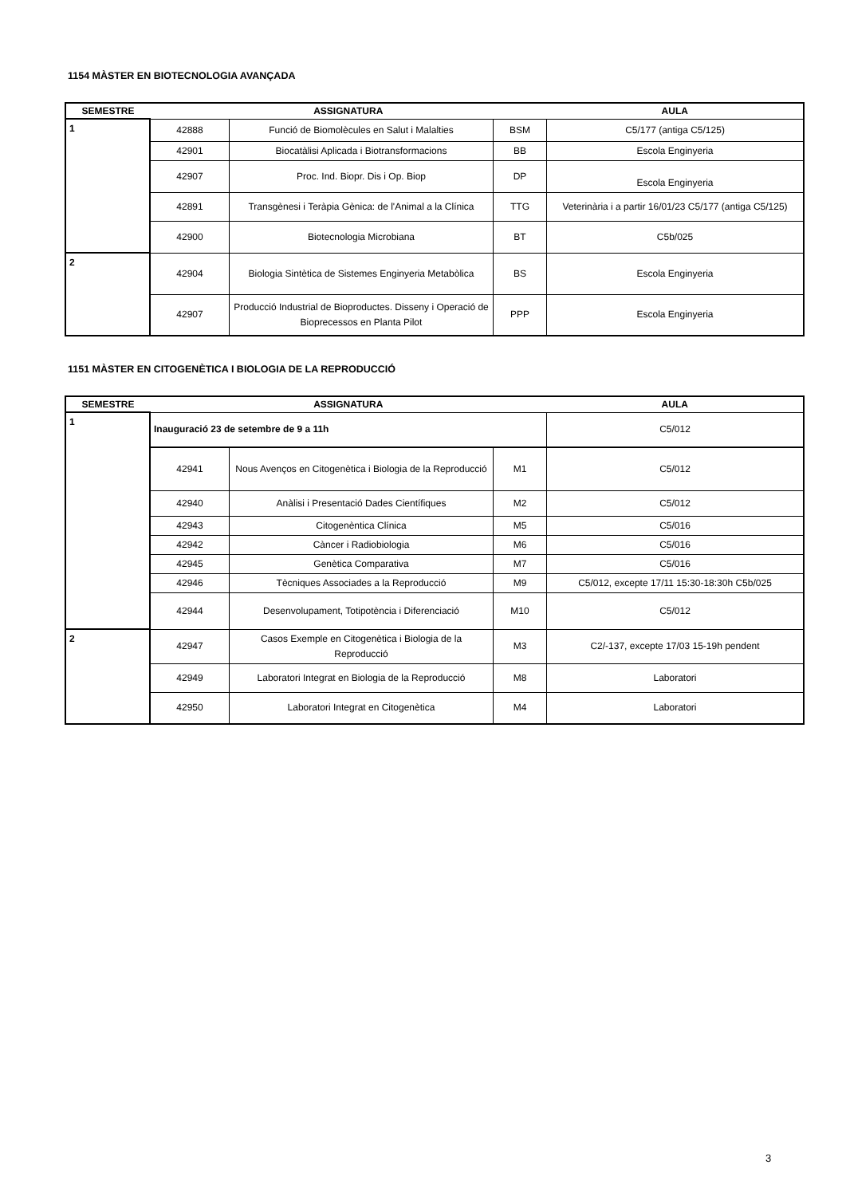1154 MÀSTER EN BIOTECNOLOGIA AVANÇADA
| SEMESTRE | ASSIGNATURA | | | AULA |
| --- | --- | --- | --- | --- |
| 1 | 42888 | Funció de Biomolècules en Salut i Malalties | BSM | C5/177 (antiga C5/125) |
| | 42901 | Biocatàlisi Aplicada i Biotransformacions | BB | Escola Enginyeria |
| | 42907 | Proc. Ind. Biopr. Dis i Op. Biop | DP | Escola Enginyeria |
| | 42891 | Transgènesi i Teràpia Gènica: de l'Animal a la Clínica | TTG | Veterinària i a partir 16/01/23 C5/177 (antiga C5/125) |
| | 42900 | Biotecnologia Microbiana | BT | C5b/025 |
| 2 | 42904 | Biologia Sintètica de Sistemes Enginyeria Metabòlica | BS | Escola Enginyeria |
| | 42907 | Producció Industrial de Bioproductes. Disseny i Operació de Bioprecessos en Planta Pilot | PPP | Escola Enginyeria |
1151 MÀSTER EN CITOGENÈTICA I BIOLOGIA DE LA REPRODUCCIÓ
| SEMESTRE | ASSIGNATURA | | | AULA |
| --- | --- | --- | --- | --- |
| 1 | Inauguració 23 de setembre de 9 a 11h | | | C5/012 |
| | 42941 | Nous Avenços en Citogenètica i Biologia de la Reproducció | M1 | C5/012 |
| | 42940 | Anàlisi i Presentació Dades Científiques | M2 | C5/012 |
| | 42943 | Citogenèntica Clínica | M5 | C5/016 |
| | 42942 | Càncer i Radiobiologia | M6 | C5/016 |
| | 42945 | Genètica Comparativa | M7 | C5/016 |
| | 42946 | Tècniques Associades a la Reproducció | M9 | C5/012, excepte 17/11 15:30-18:30h C5b/025 |
| | 42944 | Desenvolupament, Totipotència i Diferenciació | M10 | C5/012 |
| 2 | 42947 | Casos Exemple en Citogenètica i Biologia de la Reproducció | M3 | C2/-137, excepte 17/03 15-19h pendent |
| | 42949 | Laboratori Integrat en Biologia de la Reproducció | M8 | Laboratori |
| | 42950 | Laboratori Integrat en Citogenètica | M4 | Laboratori |
3